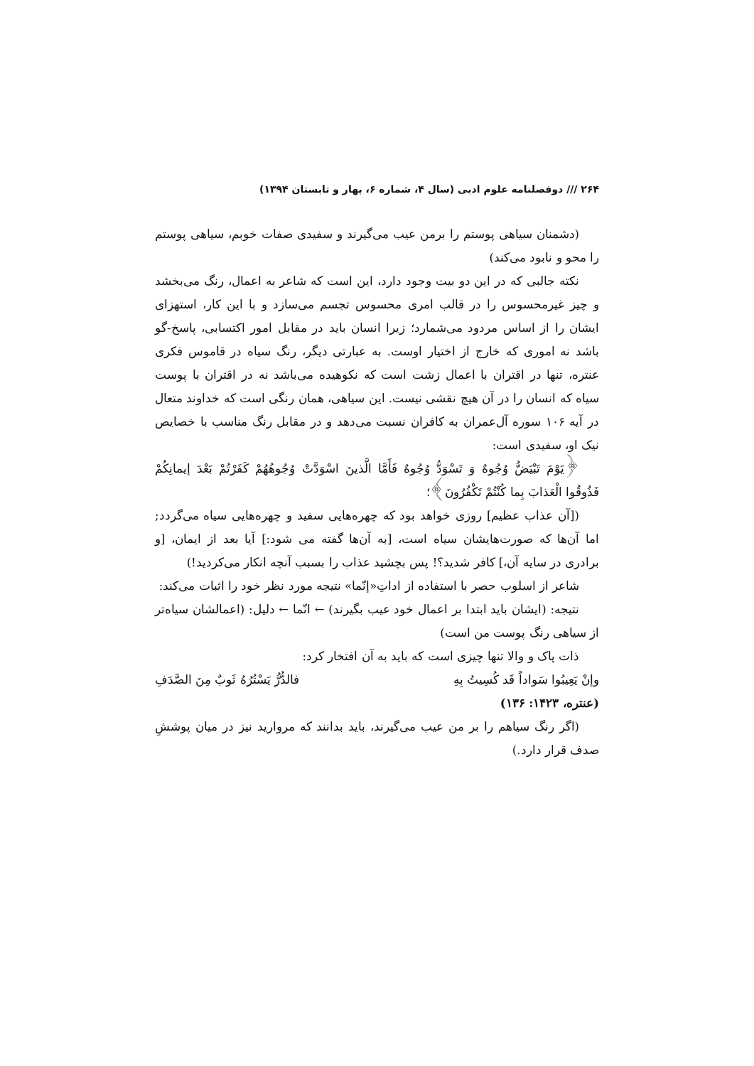۲۶۴ /// دوفصلنامه علوم ادبی (سال ۴، شماره ۶، بهار و تابستان ۱۳۹۴)
(دشمنان سیاهی پوستم را برمن عیب می‌گیرند و سفیدی صفات خوبم، سیاهی پوستم را محو و نابود می‌کند)
نکته جالبی که در این دو بیت وجود دارد، این است که شاعر به اعمال، رنگ می‌بخشد و چیز غیرمحسوس را در قالب امری محسوس تجسم می‌سازد و با این کار، استهزای ایشان را از اساس مردود می‌شمارد؛ زیرا انسان باید در مقابل امور اکتسابی، پاسخ-گو باشد نه اموری که خارج از اختیار اوست. به عبارتی دیگر، رنگ سیاه در قاموس فکری عنتره، تنها در اقتران با اعمال زشت است که نکوهیده می‌باشد نه در اقتران با پوست سیاه که انسان را در آن هیچ نقشی نیست. این سیاهی، همان رنگی است که خداوند متعال در آیه ۱۰۶ سوره آل‌عمران به کافران نسبت می‌دهد و در مقابل رنگ مناسب با خصایص نیک او، سفیدی است:
﴿يَوْمَ تَبْيَضُّ وُجُوهٌ وَ تَسْوَدُّ وُجُوهٌ فَأَمَّا الَّذينَ اسْوَدَّتْ وُجُوهُهُمْ كَفَرْتُمْ بَعْدَ إيمانِكُمْ فَذُوقُوا الْعَذابَ بِما كُنْتُمْ تَكْفُرُونَ﴾؛
([آن عذاب عظیم] روزی خواهد بود که چهره‌هایی سفید و چهره‌هایی سیاه می‌گردد; اما آن‌ها که صورت‌هایشان سیاه است، [به آن‌ها گفته می شود:] آیا بعد از ایمان، [و برادری در سایه آن،] کافر شدید؟! پس بچشید عذاب را بسبب آنچه انکار می‌کردید!)
شاعر از اسلوب حصر با استفاده از اداتِ«إنّما» نتیجه مورد نظر خود را اثبات می‌کند:
نتیجه: (ایشان باید ابتدا بر اعمال خود عیب بگیرند) ← انّما ← دلیل: (اعمالشان سیاه‌تر از سیاهی رنگ پوست من است)
ذات پاک و والا تنها چیزی است که باید به آن افتخار کرد:
وإنْ يَعِيبُوا سَواداً قَد كُسِيتُ بِهِ فالدُّرُّ يَسْتُرُهُ ثَوبٌ مِنَ الصَّدَفِ
(عنتره، ۱۴۲۳: ۱۳۶)
(اگر رنگ سیاهم را بر من عیب می‌گیرند، باید بدانند که مروارید نیز در میان پوششِ صدف قرار دارد.)